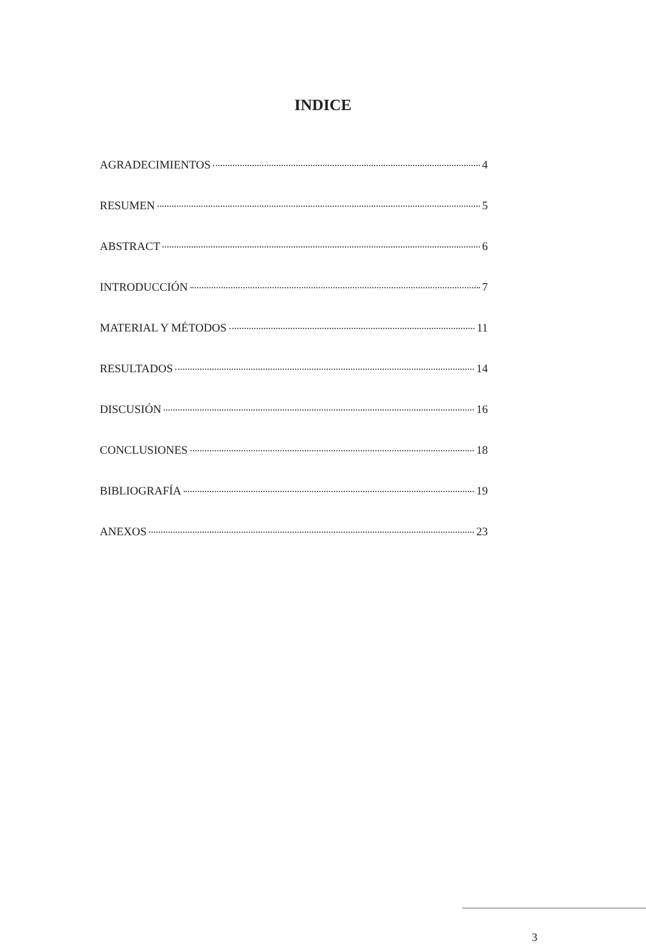INDICE
AGRADECIMIENTOS 4
RESUMEN 5
ABSTRACT 6
INTRODUCCIÓN 7
MATERIAL Y MÉTODOS 11
RESULTADOS 14
DISCUSIÓN 16
CONCLUSIONES 18
BIBLIOGRAFÍA 19
ANEXOS 23
3